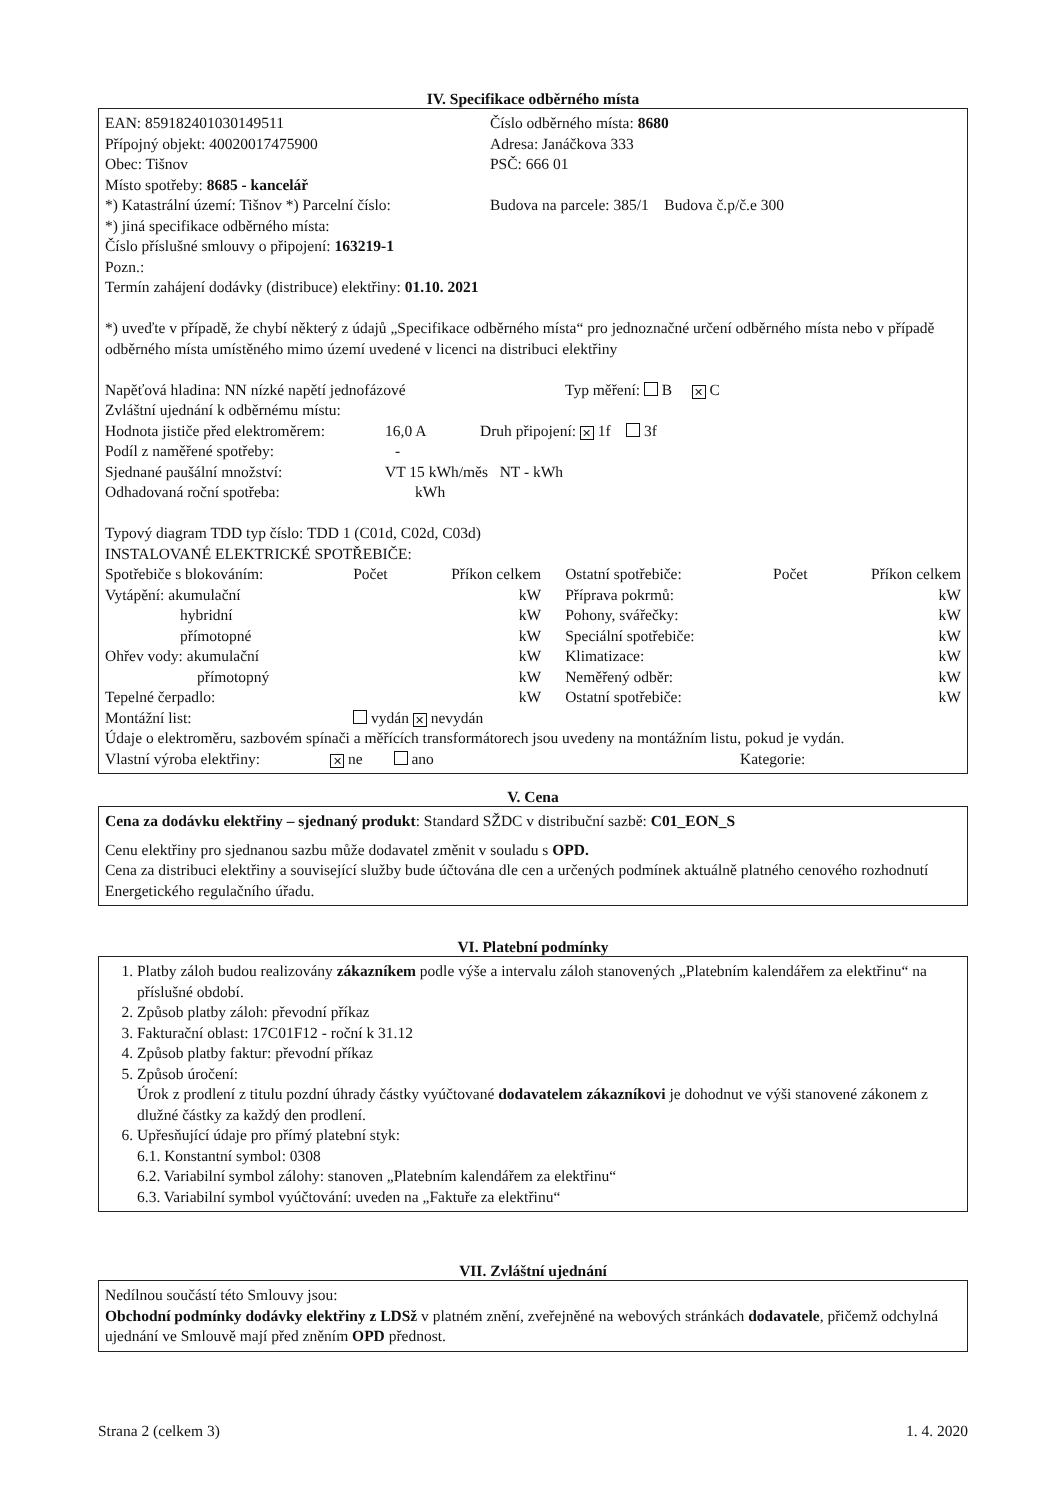IV. Specifikace odběrného místa
EAN: 859182401030149511 Číslo odběrného místa: 8680
Přípojný objekt: 40020017475900 Adresa: Janáčkova 333
Obec: Tišnov PSČ: 666 01
Místo spotřeby: 8685 - kancelář
*) Katastrální území: Tišnov *) Parcelní číslo:
Budova na parcele: 385/1 Budova č.p/č.e 300
*) jiná specifikace odběrného místa:
Číslo příslušné smlouvy o připojení: 163219-1
Pozn.:
Termín zahájení dodávky (distribuce) elektřiny: 01.10. 2021
*) uveďte v případě, že chybí některý z údajů „Specifikace odběrného místa“ pro jednoznačné určení odběrného místa nebo v případě odběrného místa umístěného mimo území uvedené v licenci na distribuci elektřiny
Napěťová hladina: NN nízké napětí jednofázové Typ měření: B ✕ C
Zvláštní ujednání k odběrnému místu:
Hodnota jističe před elektroměrem:
16,0 A Druh připojení: ✕ 1f 3f
Podíl z naměřené spotřeby: -
Sjednané paušální množství: VT 15 kWh/měs NT - kWh
Odhadovaná roční spotřeba: kWh
Typový diagram TDD typ číslo: TDD 1 (C01d, C02d, C03d)
INSTALOVANÉ ELEKTRICKÉ SPOTŘEBIČE:
| Spotřebiče s blokováním: | Počet | Příkon celkem | Ostatní spotřebiče: | Počet | Příkon celkem |
| Vytápění: akumulační | | kW | Příprava pokrmů: | | kW |
| hybridní | | kW | Pohony, svářečky: | | kW |
| přímotopné | | kW | Speciální spotřebiče: | | kW |
| Ohřev vody: akumulační | | kW | Klimatizace: | | kW |
| přímotopný | | kW | Neměřený odběr: | | kW |
| Tepelné čerpadlo: | | kW | Ostatní spotřebiče: | | kW |
| Montážní list: | vydán ✕ nevydán | | | | |
Údaje o elektroměru, sazbovém spínači a měřících transformátorech jsou uvedeny na montážním listu, pokud je vydán.
Vlastní výroba elektřiny:
✕ ne ano Kategorie:
V. Cena
Cena za dodávku elektřiny – sjednaný produkt: Standard SŽDC v distribuční sazbě: C01_EON_S
Cenu elektřiny pro sjednanou sazbu může dodavatel změnit v souladu s OPD.
Cena za distribuci elektřiny a související služby bude účtována dle cen a určených podmínek aktuálně platného cenového rozhodnutí Energetického regulačního úřadu.
VI. Platební podmínky
1. Platby záloh budou realizovány zákazníkem podle výše a intervalu záloh stanovených „Platebním kalendářem za elektřinu“ na příslušné období.
2. Způsob platby záloh: převodní příkaz
3. Fakturační oblast: 17C01F12 - roční k 31.12
4. Způsob platby faktur: převodní příkaz
5. Způsob úročení:
Úrok z prodlení z titulu pozdní úhrady částky vyúčtované dodavatelem zákazníkovi je dohodnut ve výši stanovené zákonem z dlužné částky za každý den prodlení.
6. Upřesňující údaje pro přímý platební styk:
6.1. Konstantní symbol: 0308
6.2. Variabilní symbol zálohy: stanoven „Platebním kalendářem za elektřinu“
6.3. Variabilní symbol vyúčtování: uveden na „Faktuře za elektřinu“
VII. Zvláštní ujednání
Nedílnou součástí této Smlouvy jsou:
Obchodní podmínky dodávky elektřiny z LDSž v platném znění, zveřejněné na webových stránkách dodavatele, přičemž odchylná ujednání ve Smlouvě mají před zněním OPD přednost.
Strana 2 (celkem 3) 1. 4. 2020